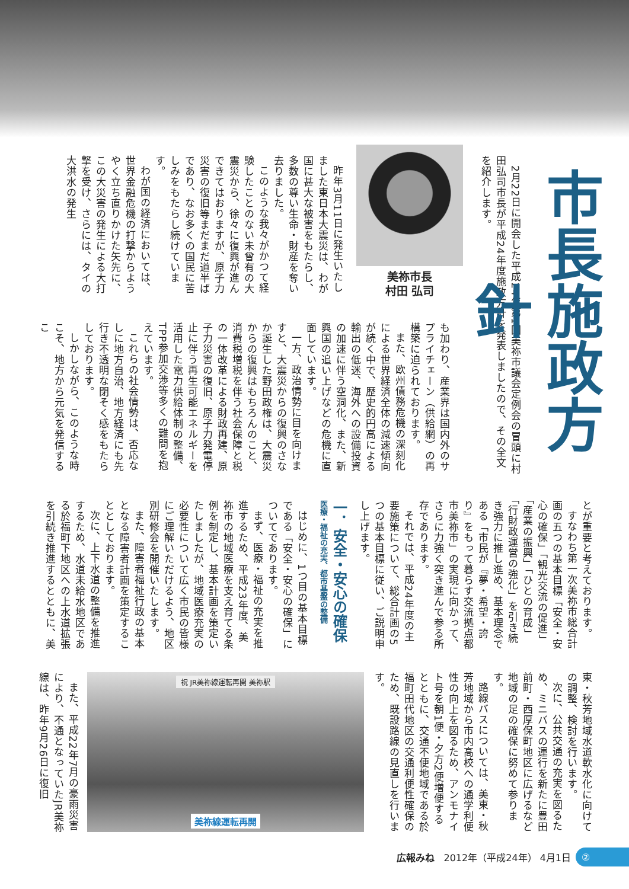市長施政方針
2月22日に開会した平成24年第1回美祢市議会定例会の冒頭に村田弘司市長が平成24年度施政方針を発表しましたので、その全文を紹介します。
美祢市長
村田 弘司
昨年3月11日に発生いたしました東日本大震災は、わが国に甚大な被害をもたらし、多数の尊い生命・財産を奪い去りました。
このような我々がかつて経験したことのない未曾有の大震災から、徐々に復興が進んできてはおりますが、原子力災害の復旧等まだまだ道半ばであり、なお多くの国民に苦しみをもたらし続けています。
わが国の経済においては、世界金融危機の打撃からようやく立ち直りかけた矢先に、この大災害の発生による大打撃を受け、さらには、タイの大洪水の発生
も加わり、産業界は国内外のサプライチェーン（供給網）の再構築に迫られております。
また、欧州債務危機の深刻化による世界経済全体の減速傾向が続く中で、歴史的円高による輸出の低迷、海外への設備投資の加速に伴う空洞化、また、新興国の追い上げなどの危機に直面しています。
一方、政治情勢に目を向けますと、大震災からの復興のさなか誕生した野田政権は、大震災からの復興はもちろんのこと、消費税増税を伴う社会保障と税の一体改革による財政再建、原子力災害の復旧、原子力発電停止に伴う再生可能エネルギーを活用した電力供給体制の整備、TPP参加交渉等多くの難問を抱えています。
これらの社会情勢は、否応なしに地方自治、地方経済にも先行き不透明な閉そく感をもたらしております。
しかしながら、このような時こそ、地方から元気を発信するこ
とが重要と考えております。
すなわち第一次美祢市総合計画の五つの基本目標「安全・安心の確保」「観光交流の促進」「産業の振興」「ひとの育成」「行財政運営の強化」を引き続き強力に推し進め、基本理念である「市民が『夢・希望・誇り』をもって暮らす交流拠点都市美祢市」の実現に向かって、さらに力強く突き進んで参る所存であります。
それでは、平成24年度の主要施策について、総合計画の5つの基本目標に従い、ご説明申し上げます。
一．安全・安心の確保
医療・福祉の充実、都市基盤の整備
はじめに、1つ目の基本目標である「安全・安心の確保」についてであります。
まず、医療・福祉の充実を推進するため、平成23年度、美祢市の地域医療を支え育てる条例を制定し、基本計画を策定いたしましたが、地域医療充実の必要性について広く市民の皆様にご理解いただけるよう、地区別研修会を開催いたします。
また、障害者福祉行政の基本となる障害者計画を策定することとしております。
次に、上下水道の整備を推進するため、水道未給水地区である於福町下地区への上水道拡張を引続き推進するとともに、美
東・秋芳地域水道軟水化に向けての調整、検討を行います。
次に、公共交通の充実を図るため、ミニバスの運行を新たに豊田前町・西厚保町地区に広げるなど地域の足の確保に努めて参ります。
路線バスについては、美東・秋芳地域から市内高校への通学利便性の向上を図るため、アンモナイト号を朝1便・夕方2便増便するとともに、交通不便地域である於福町田代地区の交通利便性確保のため、既設路線の見直しを行います。
祝 JR美祢線運転再開 美祢駅
美祢線運転再開
また、平成22年7月の豪雨災害により、不通となっていたJR美祢線は、昨年9月26日に復旧
広報みね 2012年（平成24年） 4月1日
②